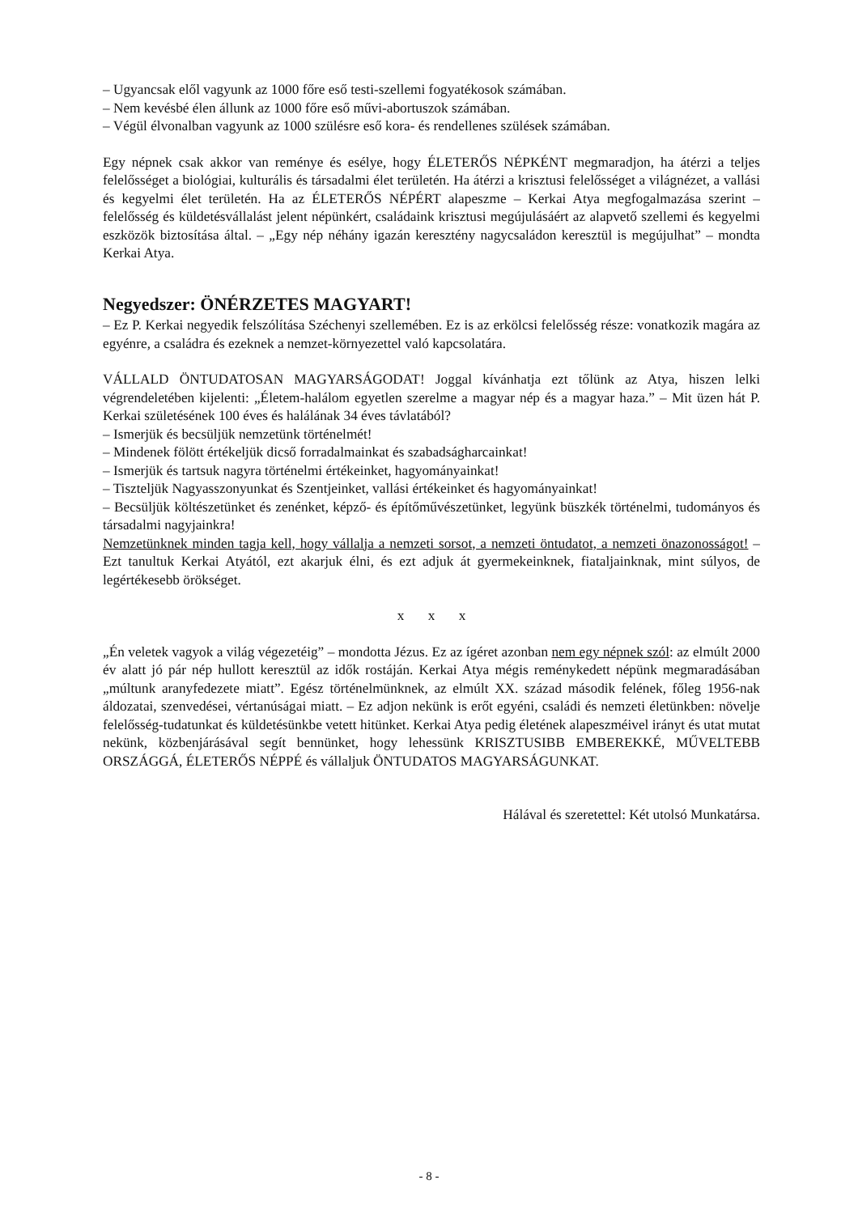– Ugyancsak elől vagyunk az 1000 főre eső testi-szellemi fogyatékosok számában.
– Nem kevésbé élen állunk az 1000 főre eső művi-abortuszok számában.
– Végül élvonalban vagyunk az 1000 szülésre eső kora- és rendellenes szülések számában.
Egy népnek csak akkor van reménye és esélye, hogy ÉLETERŐS NÉPKÉNT megmaradjon, ha átérzi a teljes felelősséget a biológiai, kulturális és társadalmi élet területén. Ha átérzi a krisztusi felelősséget a világnézet, a vallási és kegyelmi élet területén. Ha az ÉLETERŐS NÉPÉRT alapeszme – Kerkai Atya megfogalmazása szerint – felelősség és küldetésvállalást jelent népünkért, családaink krisztusi megújulásáért az alapvető szellemi és kegyelmi eszközök biztosítása által. – „Egy nép néhány igazán keresztény nagycsaládon keresztül is megújulhat” – mondta Kerkai Atya.
Negyedszer: ÖNÉRZETES MAGYART!
– Ez P. Kerkai negyedik felszólítása Széchenyi szellemében. Ez is az erkölcsi felelősség része: vonatkozik magára az egyénre, a családra és ezeknek a nemzet-környezettel való kapcsolatára.
VÁLLALD ÖNTUDATOSAN MAGYARSÁGODAT! Joggal kívánhatja ezt tőlünk az Atya, hiszen lelki végrendeletében kijelenti: „Életem-halálom egyetlen szerelme a magyar nép és a magyar haza.” – Mit üzen hát P. Kerkai születésének 100 éves és halálának 34 éves távlatából?
– Ismerjük és becsüljük nemzetünk történelmét!
– Mindenek fölött értékeljük dicső forradalmainkat és szabadságharcainkat!
– Ismerjük és tartsuk nagyra történelmi értékeinket, hagyományainkat!
– Tiszteljük Nagyasszonyunkat és Szentjeinket, vallási értékeinket és hagyományainkat!
– Becsüljük költészetünket és zenénket, képző- és építőművészetünket, legyünk büszkék történelmi, tudományos és társadalmi nagyjainkra!
Nemzetünknek minden tagja kell, hogy vállalja a nemzeti sorsot, a nemzeti öntudatot, a nemzeti önazonosságot! – Ezt tanultuk Kerkai Atyától, ezt akarjuk élni, és ezt adjuk át gyermekeinknek, fiataljainknak, mint súlyos, de legértékesebb örökséget.
x x x
„Én veletek vagyok a világ végezetéig” – mondotta Jézus. Ez az ígéret azonban nem egy népnek szól: az elmúlt 2000 év alatt jó pár nép hullott keresztül az idők rostáján. Kerkai Atya mégis reménykedett népünk megmaradásában „múltunk aranyfedezete miatt”. Egész történelmünknek, az elmúlt XX. század második felének, főleg 1956-nak áldozatai, szenvedései, vértanúságai miatt. – Ez adjon nekünk is erőt egyéni, családi és nemzeti életünkben: növelje felelősség-tudatunkat és küldetésünkbe vetett hitünket. Kerkai Atya pedig életének alapeszméivel irányt és utat mutat nekünk, közbenjárásával segít bennünket, hogy lehessünk KRISZTUSIBB EMBEREKKÉ, MŰVELTEBB ORSZÁGGÁ, ÉLETERŐS NÉPPÉ és vállaljuk ÖNTUDATOS MAGYARSÁGUNKAT.
Hálával és szeretettel: Két utolsó Munkatársa.
- 8 -